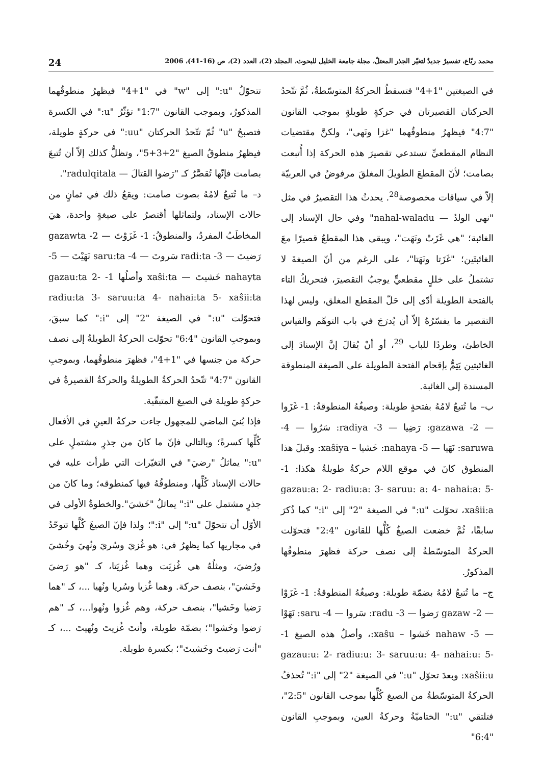محمد ربّاع، تفسيرٌ جديدٌ لتغيّر الجذر المعتلّ، مجلة جامعة الخليل للبحوث، المجلد (2)، العدد (2)، ص (16-41)، 2006 24
في الصيغتين "1+4" فتسقطُ الحركةُ المتوسّطةُ، ثُمَّ تتّحدُ الحركتان القصيرتان في حركةٍ طويلةٍ بموجب القانون "4:7" فيظهرُ منطوقُهما "غزا ونَهى"، ولكنَّ مقتضيات النظام المقطعيِّ تستدعي تقصيرَ هذه الحركة إذا أُتبعت بصامت؛ لأنّ المقطعَ الطويلَ المغلقَ مرفوضٌ في العربيّة إلاّ في سياقات مخصوصة<sup>28</sup>. يحدثُ هذا التقصيرُ في مثل "نهى الولدُ — nahal-waladu" وفي حال الإسناد إلى الغائبة؛ "هي غَزَتْ ونَهَت"، ويبقى هذا المقطعُ قصيرًا معَ الغائبتَين؛ "غَزَتا ونَهَتا"، على الرغم من أنّ الصيغةَ لا تشتملُ على خللٍ مقطعيٍّ يوجبُ التقصيرَ، فتحريكُ التاء بالفتحة الطويلة أدّى إلى حَلّ المقطع المغلق، وليس لهذا التقصير ما يفسّرُهُ إلاّ أن يُدرَجَ في باب التوهّم والقياس الخاطئ، وطردًا للباب <sup>29</sup>، أو أنْ يُقالَ إنَّ الإسنادَ إلى الغائبتين يَتِمُّ بإقحام الفتحة الطويلة على الصيغة المنطوقة المسندة إلى الغائبة.
ب– ما تُتبعُ لامُهُ بفتحةٍ طويلة: وصيغُهُ المنطوقةُ: 1- غَزَوا — 2- gazawa: رَضِيا — 3- radiya: سَرُوا — 4- saruwa: نَهَيا — 5- nahaya: خَشيا – xaŝiya: وقبلَ هذا المنطوق كانَ في موقع اللام حركةٌ طويلةٌ هكذا: 1- gazau:a: 2- radiu:a: 3- saruu: a: 4- nahai:a: 5- xaŝii:a، تحوّلت "u:" في الصيغة "2" إلى "i:" كما ذُكرَ سابقًا، ثُمَّ خضعت الصيغُ كُلُّها للقانون "2:4" فتحوّلت الحركةُ المتوسّطةُ إلى نصف حركة فظهرَ منطوقُها المذكورُ.
ج– ما تُتبعُ لامُهُ بضمّة طويلة: وصيغُهُ المنطوقةُ: 1- غَزَوْا — 2- gazaw رَضوا — 3- radu: سَروا — 4- saru: نَهَوْا — 5- nahaw خَشوا – xaŝu:، وأصلُ هذه الصيغ 1- gazau:u: 2- radiu:u: 3- saruu:u: 4- nahai:u: 5- xaŝii:u: وبعدَ تحوّل "u:" في الصيغة "2" إلى "i:" تُحذفُ الحركةُ المتوسّطةُ من الصيغ كُلِّها بموجب القانون "2:5"، فتلتقي "u:" الختاميّةُ وحركةُ العين، وبموجبِ القانون "6:4"
تتحوّلُ "u:" إلى "w" في "1+4" فيظهرُ منطوقُهما المذكورُ، وبموجب القانون "1:7" تؤثّرُ "u:" في الكسرة فتصبحُ "u" ثُمّ تتّحدُ الحركتان "uu:" في حركةٍ طويلة، فيظهرُ منطوقُ الصيغ "2+3+5"، وتظلُّ كذلك إلاّ أن تُتبعَ بصامت فإنّها تُقصَّرُ كـ "رَضوا القتالَ — radulqitala".
د– ما تُتبعُ لامُهُ بصوت صامت: ويقعُ ذلك في ثمانٍ من حالات الإسناد، ولتماثلها أقتصرُ على صيغةٍ واحدة، هيَ المخاطَبُ المفردُ، والمنطوقُ: 1- غَزَوْتَ — 2- gazawta رَضيتَ — 3- radi:ta سَروتَ — 4- saru:ta نَهَيْتَ — 5- nahayta خَشيتَ — xaŝi:ta وأصلُها 1- gazau:ta 2- radiu:ta 3- saruu:ta 4- nahai:ta 5- xaŝii:ta فتحوّلت "u:" في الصيغة "2" إلى "i:" كما سبقَ، وبموجبِ القانون "6:4" تحوّلت الحركةُ الطويلةُ إلى نصف حركة من جنسها في "1+4"، فظهرَ منطوقُهما، وبموجبِ القانون "4:7" تتّحدُ الحركةُ الطويلةُ والحركةُ القصيرةُ في حركةٍ طويلة في الصيغ المتبقّية.
فإذا بُنيَ الماضي للمجهول جاءت حركةُ العينِ في الأفعال كُلِّها كسرةً؛ وبالتالي فإنّ ما كانَ من جذرٍ مشتملٍ على "u:" يماثلُ "رضيَ" في التغيّرات التي طرأت عليه في حالات الإسناد كُلِّها، ومنطوقُهُ فيها كمنطوقه؛ وما كانَ من جذرٍ مشتمل على "i:" يماثلُ "خَشيَ".والخطوةُ الأولى في الأوّل أن تتحوّلَ "u:" إلى "i:"؛ ولذا فإنّ الصيغَ كُلَّها تتوحّدُ في مجاريها كما يظهرُ في: هو غُزيَ وسُريَ ونُهيَ وخُشيَ ورُضيَ، ومثلُهُ هي غُزيَت وهما غُزيَتا، كـ "هو رَضيَ وخَشيَ"، بنصف حركة. وهما غُزيا وسُريا ونُهيا ...، كـ "هما رَضيا وخَشيا"، بنصف حركة، وهم غُزوا ونُهوا...، كـ "هم رَضوا وخَشوا"؛ بضمّة طويلة، وأنتَ غُزيتَ ونُهيتَ ...، كـ "أنت رَضيتَ وخَشيتَ"؛ بكسرة طويلة.